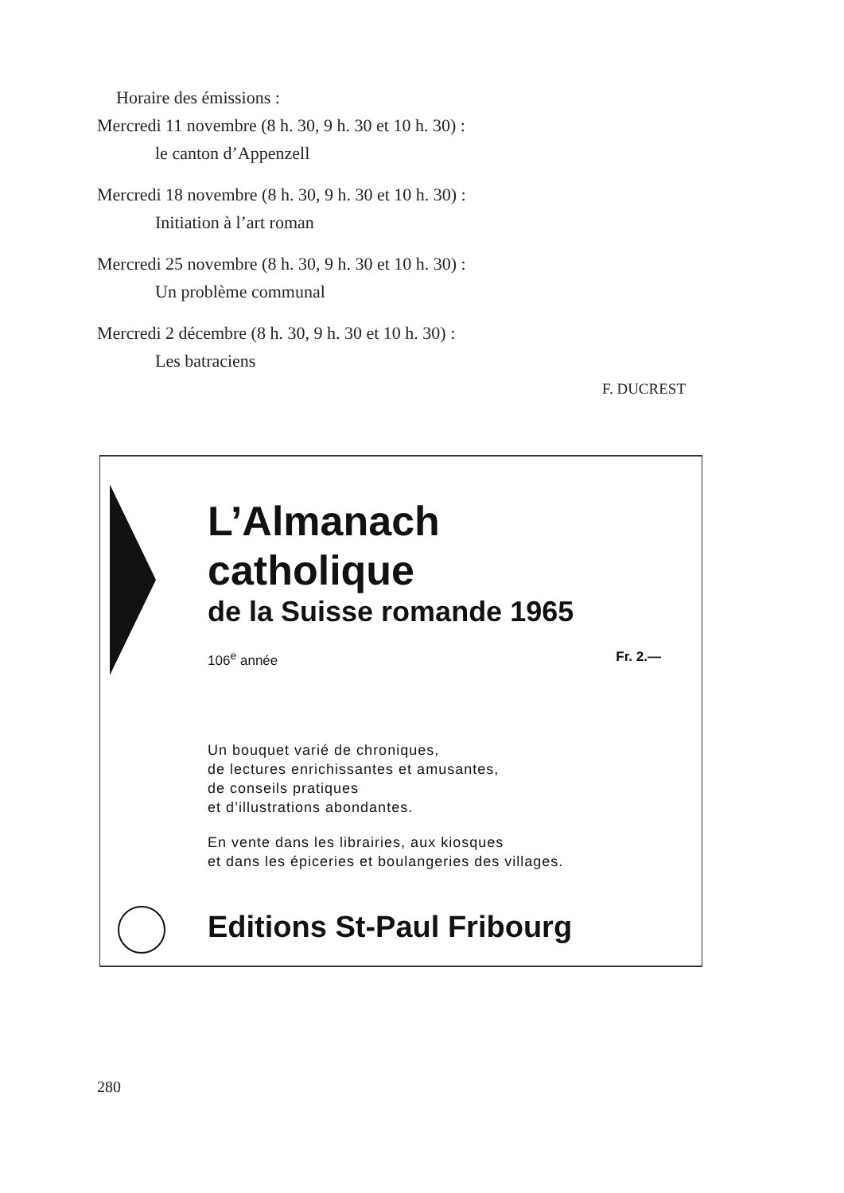Horaire des émissions :
Mercredi 11 novembre (8 h. 30, 9 h. 30 et 10 h. 30) :
le canton d’Appenzell
Mercredi 18 novembre (8 h. 30, 9 h. 30 et 10 h. 30) :
Initiation à l’art roman
Mercredi 25 novembre (8 h. 30, 9 h. 30 et 10 h. 30) :
Un problème communal
Mercredi 2 décembre (8 h. 30, 9 h. 30 et 10 h. 30) :
Les batraciens
F. DUCREST
L’Almanach
catholique
de la Suisse romande 1965
106<sup>e</sup> année Fr. 2.—
Un bouquet varié de chroniques,
de lectures enrichissantes et amusantes,
de conseils pratiques
et d’illustrations abondantes.
En vente dans les librairies, aux kiosques
et dans les épiceries et boulangeries des villages.
Editions St-Paul Fribourg
280